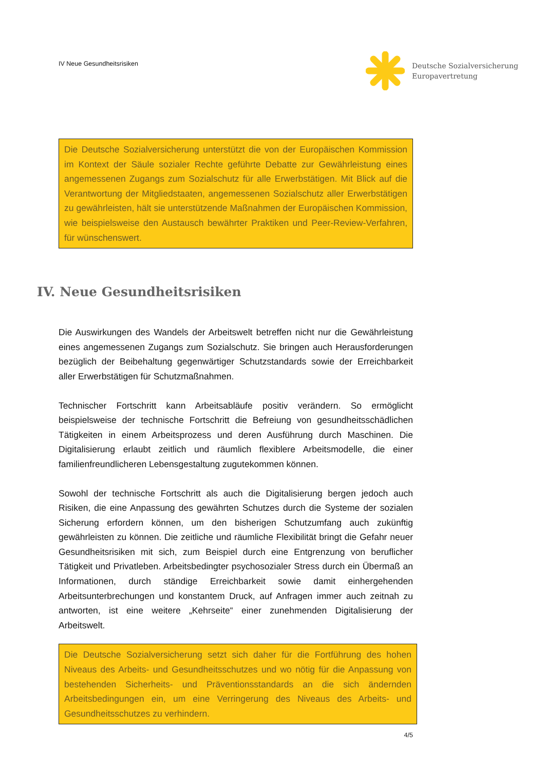IV Neue Gesundheitsrisiken
Deutsche Sozialversicherung
Europavertretung
Die Deutsche Sozialversicherung unterstützt die von der Europäischen Kommission im Kontext der Säule sozialer Rechte geführte Debatte zur Gewährleistung eines angemessenen Zugangs zum Sozialschutz für alle Erwerbstätigen. Mit Blick auf die Verantwortung der Mitgliedstaaten, angemessenen Sozialschutz aller Erwerbstätigen zu gewährleisten, hält sie unterstützende Maßnahmen der Europäischen Kommission, wie beispielsweise den Austausch bewährter Praktiken und Peer-Review-Verfahren, für wünschenswert.
IV. Neue Gesundheitsrisiken
Die Auswirkungen des Wandels der Arbeitswelt betreffen nicht nur die Gewährleistung eines angemessenen Zugangs zum Sozialschutz. Sie bringen auch Herausforderungen bezüglich der Beibehaltung gegenwärtiger Schutzstandards sowie der Erreichbarkeit aller Erwerbstätigen für Schutzmaßnahmen.
Technischer Fortschritt kann Arbeitsabläufe positiv verändern. So ermöglicht beispielsweise der technische Fortschritt die Befreiung von gesundheitsschädlichen Tätigkeiten in einem Arbeitsprozess und deren Ausführung durch Maschinen. Die Digitalisierung erlaubt zeitlich und räumlich flexiblere Arbeitsmodelle, die einer familienfreundlicheren Lebensgestaltung zugutekommen können.
Sowohl der technische Fortschritt als auch die Digitalisierung bergen jedoch auch Risiken, die eine Anpassung des gewährten Schutzes durch die Systeme der sozialen Sicherung erfordern können, um den bisherigen Schutzumfang auch zukünftig gewährleisten zu können. Die zeitliche und räumliche Flexibilität bringt die Gefahr neuer Gesundheitsrisiken mit sich, zum Beispiel durch eine Entgrenzung von beruflicher Tätigkeit und Privatleben. Arbeitsbedingter psychosozialer Stress durch ein Übermaß an Informationen, durch ständige Erreichbarkeit sowie damit einhergehenden Arbeitsunterbrechungen und konstantem Druck, auf Anfragen immer auch zeitnah zu antworten, ist eine weitere „Kehrseite“ einer zunehmenden Digitalisierung der Arbeitswelt.
Die Deutsche Sozialversicherung setzt sich daher für die Fortführung des hohen Niveaus des Arbeits- und Gesundheitsschutzes und wo nötig für die Anpassung von bestehenden Sicherheits- und Präventionsstandards an die sich ändernden Arbeitsbedingungen ein, um eine Verringerung des Niveaus des Arbeits- und Gesundheitsschutzes zu verhindern.
4/5